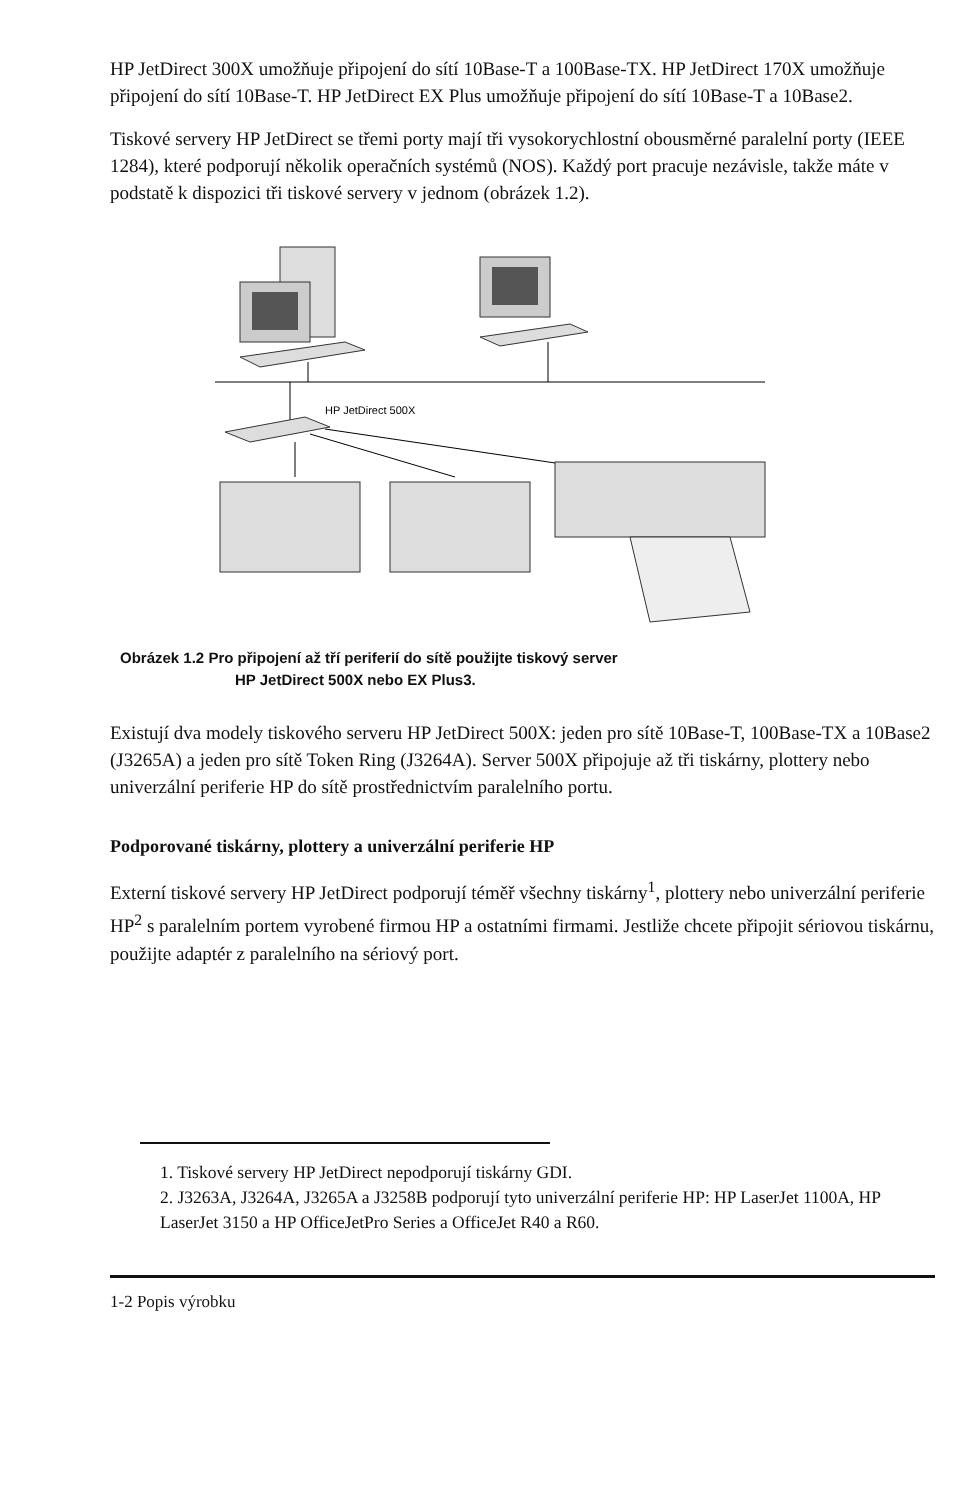HP JetDirect 300X umožňuje připojení do sítí 10Base-T a 100Base-TX. HP JetDirect 170X umožňuje připojení do sítí 10Base-T. HP JetDirect EX Plus umožňuje připojení do sítí 10Base-T a 10Base2.
Tiskové servery HP JetDirect se třemi porty mají tři vysokorychlostní obousměrné paralelní porty (IEEE 1284), které podporují několik operačních systémů (NOS). Každý port pracuje nezávisle, takže máte v podstatě k dispozici tři tiskové servery v jednom (obrázek 1.2).
HP JetDirect 500X
Obrázek 1.2 Pro připojení až tří periferií do sítě použijte tiskový server
HP JetDirect 500X nebo EX Plus3.
Existují dva modely tiskového serveru HP JetDirect 500X: jeden pro sítě 10Base-T, 100Base-TX a 10Base2 (J3265A) a jeden pro sítě Token Ring (J3264A). Server 500X připojuje až tři tiskárny, plottery nebo univerzální periferie HP do sítě prostřednictvím paralelního portu.
Podporované tiskárny, plottery a univerzální periferie HP
Externí tiskové servery HP JetDirect podporují téměř všechny tiskárny<sup>1</sup>, plottery nebo univerzální periferie HP<sup>2</sup> s paralelním portem vyrobené firmou HP a ostatními firmami. Jestliže chcete připojit sériovou tiskárnu, použijte adaptér z paralelního na sériový port.
1. Tiskové servery HP JetDirect nepodporují tiskárny GDI.
2. J3263A, J3264A, J3265A a J3258B podporují tyto univerzální periferie HP: HP LaserJet 1100A, HP LaserJet 3150 a HP OfficeJetPro Series a OfficeJet R40 a R60.
1-2 Popis výrobku